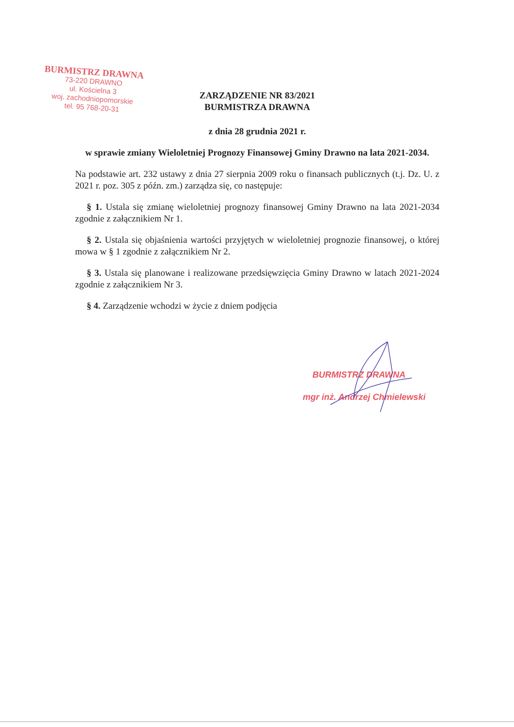BURMISTRZ DRAWNA
73-220 DRAWNO
ul. Kościelna 3
woj. zachodniopomorskie
tel. 95 768-20-31
ZARZĄDZENIE NR 83/2021
BURMISTRZA DRAWNA
z dnia 28 grudnia 2021 r.
w sprawie zmiany Wieloletniej Prognozy Finansowej Gminy Drawno na lata 2021-2034.
Na podstawie art. 232 ustawy z dnia 27 sierpnia 2009 roku o finansach publicznych (t.j. Dz. U. z 2021 r. poz. 305 z późn. zm.) zarządza się, co następuje:
§ 1. Ustala się zmianę wieloletniej prognozy finansowej Gminy Drawno na lata 2021-2034 zgodnie z załącznikiem Nr 1.
§ 2. Ustala się objaśnienia wartości przyjętych w wieloletniej prognozie finansowej, o której mowa w § 1 zgodnie z załącznikiem Nr 2.
§ 3. Ustala się planowane i realizowane przedsięwzięcia Gminy Drawno w latach 2021-2024 zgodnie z załącznikiem Nr 3.
§ 4. Zarządzenie wchodzi w życie z dniem podjęcia
BURMISTRZ DRAWNA
mgr inż. Andrzej Chmielewski